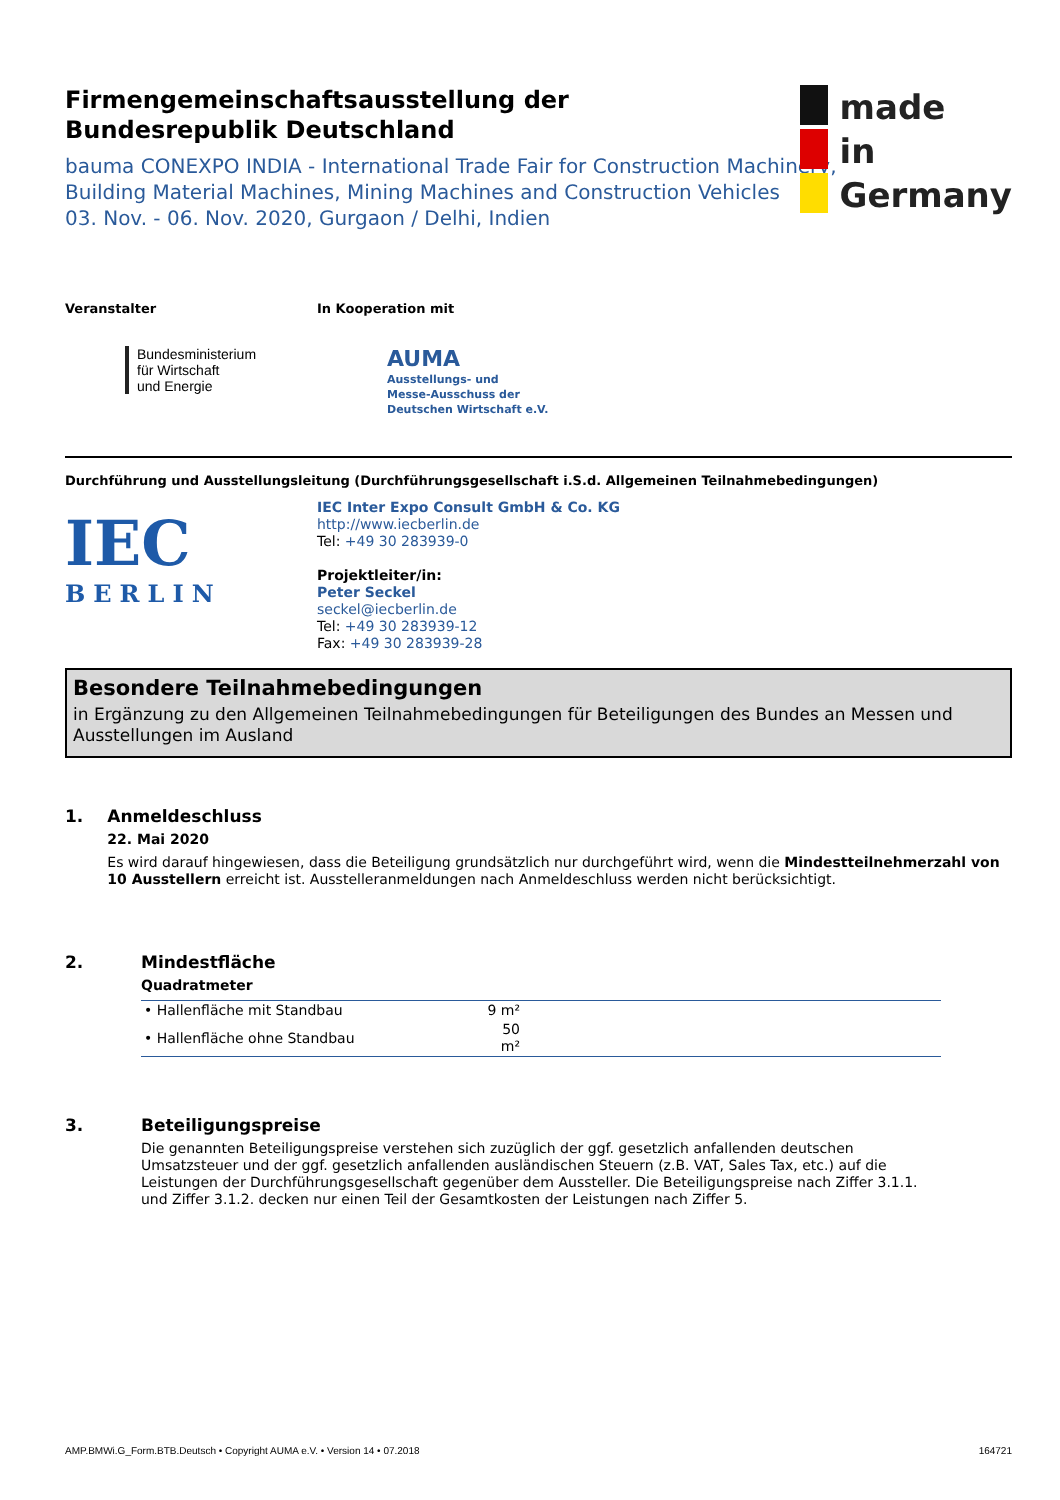made
in
Germany
Firmengemeinschaftsausstellung der
Bundesrepublik Deutschland
bauma CONEXPO INDIA - International Trade Fair for Construction Machinery,
Building Material Machines, Mining Machines and Construction Vehicles
03. Nov. - 06. Nov. 2020, Gurgaon / Delhi, Indien
Veranstalter
Bundesministerium
für Wirtschaft
und Energie
In Kooperation mit
AUMA
Ausstellungs- und
Messe-Ausschuss der
Deutschen Wirtschaft e.V.
Durchführung und Ausstellungsleitung (Durchführungsgesellschaft i.S.d. Allgemeinen Teilnahmebedingungen)
IEC
BERLIN
IEC Inter Expo Consult GmbH & Co. KG
http://www.iecberlin.de
Tel: +49 30 283939-0
Projektleiter/in:
Peter Seckel
seckel@iecberlin.de
Tel: +49 30 283939-12
Fax: +49 30 283939-28
Besondere Teilnahmebedingungen
in Ergänzung zu den Allgemeinen Teilnahmebedingungen für Beteiligungen des Bundes an Messen und Ausstellungen im Ausland
1. Anmeldeschluss
22. Mai 2020
Es wird darauf hingewiesen, dass die Beteiligung grundsätzlich nur durchgeführt wird, wenn die Mindestteilnehmerzahl von 10 Ausstellern erreicht ist. Ausstelleranmeldungen nach Anmeldeschluss werden nicht berücksichtigt.
2. Mindestfläche
Quadratmeter
| • Hallenfläche mit Standbau | 9 m² | |
| • Hallenfläche ohne Standbau | 50 m² | |
3. Beteiligungspreise
Die genannten Beteiligungspreise verstehen sich zuzüglich der ggf. gesetzlich anfallenden deutschen Umsatzsteuer und der ggf. gesetzlich anfallenden ausländischen Steuern (z.B. VAT, Sales Tax, etc.) auf die Leistungen der Durchführungsgesellschaft gegenüber dem Aussteller. Die Beteiligungspreise nach Ziffer 3.1.1. und Ziffer 3.1.2. decken nur einen Teil der Gesamtkosten der Leistungen nach Ziffer 5.
AMP.BMWi.G_Form.BTB.Deutsch • Copyright AUMA e.V. • Version 14 • 07.2018 164721